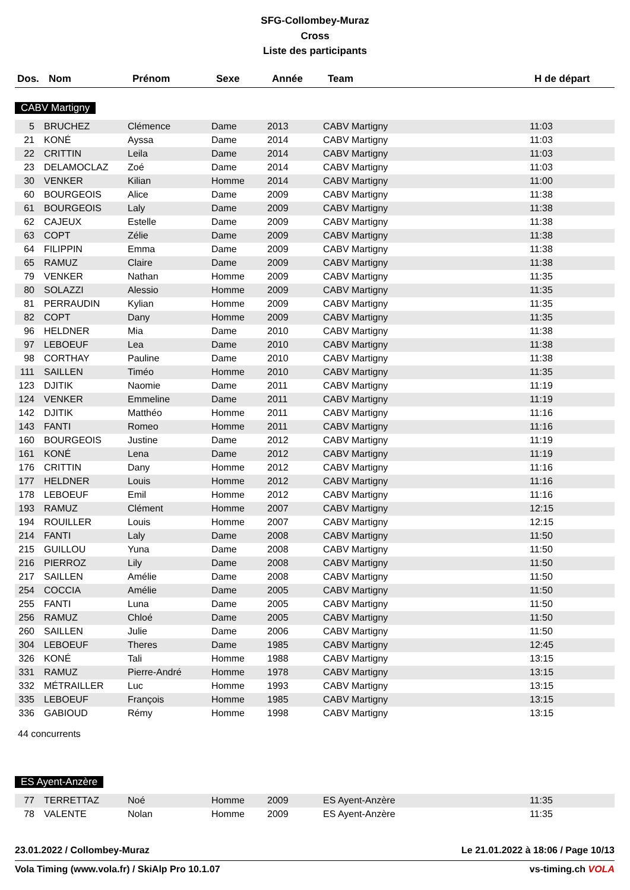SFG-Collombey-Muraz
Cross
Liste des participants
| Dos. | Nom | Prénom | Sexe | Année | Team | H de départ |
| --- | --- | --- | --- | --- | --- | --- |
CABV Martigny
| 5 | BRUCHEZ | Clémence | Dame | 2013 | CABV Martigny | 11:03 |
| 21 | KONÉ | Ayssa | Dame | 2014 | CABV Martigny | 11:03 |
| 22 | CRITTIN | Leila | Dame | 2014 | CABV Martigny | 11:03 |
| 23 | DELAMOCLAZ | Zoé | Dame | 2014 | CABV Martigny | 11:03 |
| 30 | VENKER | Kilian | Homme | 2014 | CABV Martigny | 11:00 |
| 60 | BOURGEOIS | Alice | Dame | 2009 | CABV Martigny | 11:38 |
| 61 | BOURGEOIS | Laly | Dame | 2009 | CABV Martigny | 11:38 |
| 62 | CAJEUX | Estelle | Dame | 2009 | CABV Martigny | 11:38 |
| 63 | COPT | Zélie | Dame | 2009 | CABV Martigny | 11:38 |
| 64 | FILIPPIN | Emma | Dame | 2009 | CABV Martigny | 11:38 |
| 65 | RAMUZ | Claire | Dame | 2009 | CABV Martigny | 11:38 |
| 79 | VENKER | Nathan | Homme | 2009 | CABV Martigny | 11:35 |
| 80 | SOLAZZI | Alessio | Homme | 2009 | CABV Martigny | 11:35 |
| 81 | PERRAUDIN | Kylian | Homme | 2009 | CABV Martigny | 11:35 |
| 82 | COPT | Dany | Homme | 2009 | CABV Martigny | 11:35 |
| 96 | HELDNER | Mia | Dame | 2010 | CABV Martigny | 11:38 |
| 97 | LEBOEUF | Lea | Dame | 2010 | CABV Martigny | 11:38 |
| 98 | CORTHAY | Pauline | Dame | 2010 | CABV Martigny | 11:38 |
| 111 | SAILLEN | Timéo | Homme | 2010 | CABV Martigny | 11:35 |
| 123 | DJITIK | Naomie | Dame | 2011 | CABV Martigny | 11:19 |
| 124 | VENKER | Emmeline | Dame | 2011 | CABV Martigny | 11:19 |
| 142 | DJITIK | Matthéo | Homme | 2011 | CABV Martigny | 11:16 |
| 143 | FANTI | Romeo | Homme | 2011 | CABV Martigny | 11:16 |
| 160 | BOURGEOIS | Justine | Dame | 2012 | CABV Martigny | 11:19 |
| 161 | KONÉ | Lena | Dame | 2012 | CABV Martigny | 11:19 |
| 176 | CRITTIN | Dany | Homme | 2012 | CABV Martigny | 11:16 |
| 177 | HELDNER | Louis | Homme | 2012 | CABV Martigny | 11:16 |
| 178 | LEBOEUF | Emil | Homme | 2012 | CABV Martigny | 11:16 |
| 193 | RAMUZ | Clément | Homme | 2007 | CABV Martigny | 12:15 |
| 194 | ROUILLER | Louis | Homme | 2007 | CABV Martigny | 12:15 |
| 214 | FANTI | Laly | Dame | 2008 | CABV Martigny | 11:50 |
| 215 | GUILLOU | Yuna | Dame | 2008 | CABV Martigny | 11:50 |
| 216 | PIERROZ | Lily | Dame | 2008 | CABV Martigny | 11:50 |
| 217 | SAILLEN | Amélie | Dame | 2008 | CABV Martigny | 11:50 |
| 254 | COCCIA | Amélie | Dame | 2005 | CABV Martigny | 11:50 |
| 255 | FANTI | Luna | Dame | 2005 | CABV Martigny | 11:50 |
| 256 | RAMUZ | Chloé | Dame | 2005 | CABV Martigny | 11:50 |
| 260 | SAILLEN | Julie | Dame | 2006 | CABV Martigny | 11:50 |
| 304 | LEBOEUF | Theres | Dame | 1985 | CABV Martigny | 12:45 |
| 326 | KONÉ | Tali | Homme | 1988 | CABV Martigny | 13:15 |
| 331 | RAMUZ | Pierre-André | Homme | 1978 | CABV Martigny | 13:15 |
| 332 | MÉTRAILLER | Luc | Homme | 1993 | CABV Martigny | 13:15 |
| 335 | LEBOEUF | François | Homme | 1985 | CABV Martigny | 13:15 |
| 336 | GABIOUD | Rémy | Homme | 1998 | CABV Martigny | 13:15 |
44 concurrents
ES Ayent-Anzère
| 77 | TERRETTAZ | Noé | Homme | 2009 | ES Ayent-Anzère | 11:35 |
| 78 | VALENTE | Nolan | Homme | 2009 | ES Ayent-Anzère | 11:35 |
23.01.2022 / Collombey-Muraz Le 21.01.2022 à 18:06 / Page 10/13
Vola Timing (www.vola.fr) / SkiAlp Pro 10.1.07 vs-timing.ch VOLA